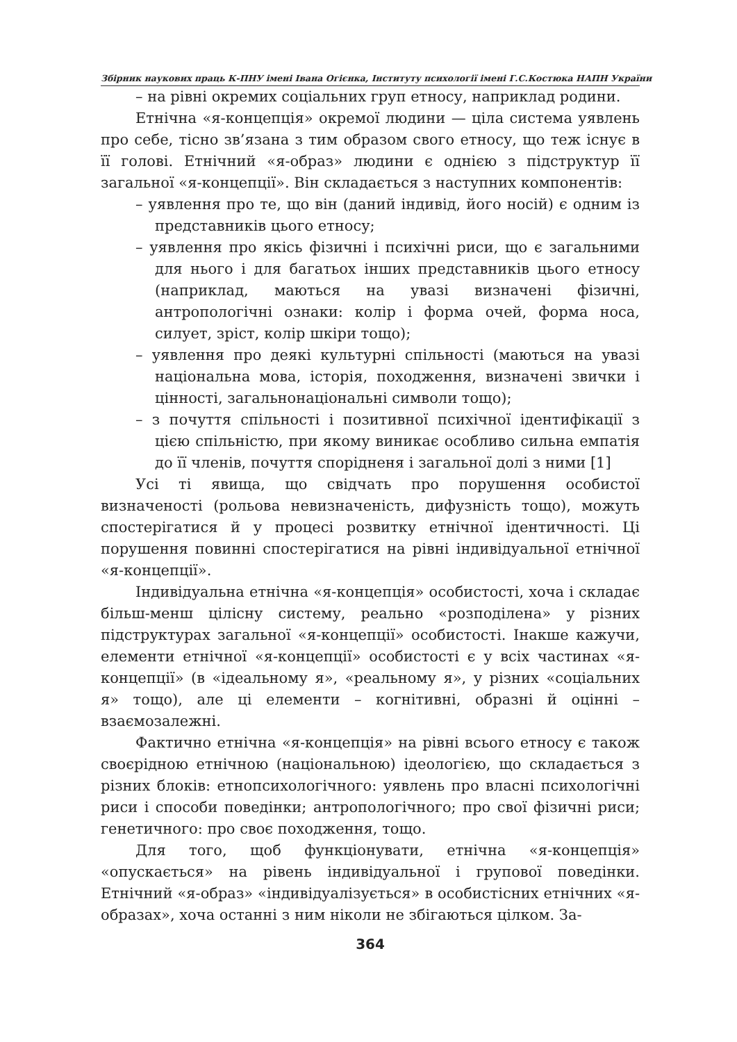Збірник наукових праць К-ПНУ імені Івана Огієнка, Інституту психології імені Г.С.Костюка НАПН України
– на рівні окремих соціальних груп етносу, наприклад родини.
Етнічна «я-концепція» окремої людини — ціла система уявлень про себе, тісно зв’язана з тим образом свого етносу, що теж існує в її голові. Етнічний «я-образ» людини є однією з підструктур її загальної «я-концепції». Він складається з наступних компонентів:
– уявлення про те, що він (даний індивід, його носій) є одним із представників цього етносу;
– уявлення про якісь фізичні і психічні риси, що є загальними для нього і для багатьох інших представників цього етносу (наприклад, маються на увазі визначені фізичні, антропологічні ознаки: колір і форма очей, форма носа, силует, зріст, колір шкіри тощо);
– уявлення про деякі культурні спільності (маються на увазі національна мова, історія, походження, визначені звички і цінності, загальнонаціональні символи тощо);
– з почуття спільності і позитивної психічної ідентифікації з цією спільністю, при якому виникає особливо сильна емпатія до її членів, почуття спорідненя і загальної долі з ними [1]
Усі ті явища, що свідчать про порушення особистої визначеності (рольова невизначеність, дифузність тощо), можуть спостерігатися й у процесі розвитку етнічної ідентичності. Ці порушення повинні спостерігатися на рівні індивідуальної етнічної «я-концепції».
Індивідуальна етнічна «я-концепція» особистості, хоча і складає більш-менш цілісну систему, реально «розподілена» у різних підструктурах загальної «я-концепції» особистості. Інакше кажучи, елементи етнічної «я-концепції» особистості є у всіх частинах «я-концепції» (в «ідеальному я», «реальному я», у різних «соціальних я» тощо), але ці елементи – когнітивні, образні й оцінні – взаємозалежні.
Фактично етнічна «я-концепція» на рівні всього етносу є також своєрідною етнічною (національною) ідеологією, що складається з різних блоків: етнопсихологічного: уявлень про власні психологічні риси і способи поведінки; антропологічного; про свої фізичні риси; генетичного: про своє походження, тощо.
Для того, щоб функціонувати, етнічна «я-концепція» «опускається» на рівень індивідуальної і групової поведінки. Етнічний «я-образ» «індивідуалізується» в особистісних етнічних «я-образах», хоча останні з ним ніколи не збігаються цілком. За-
364